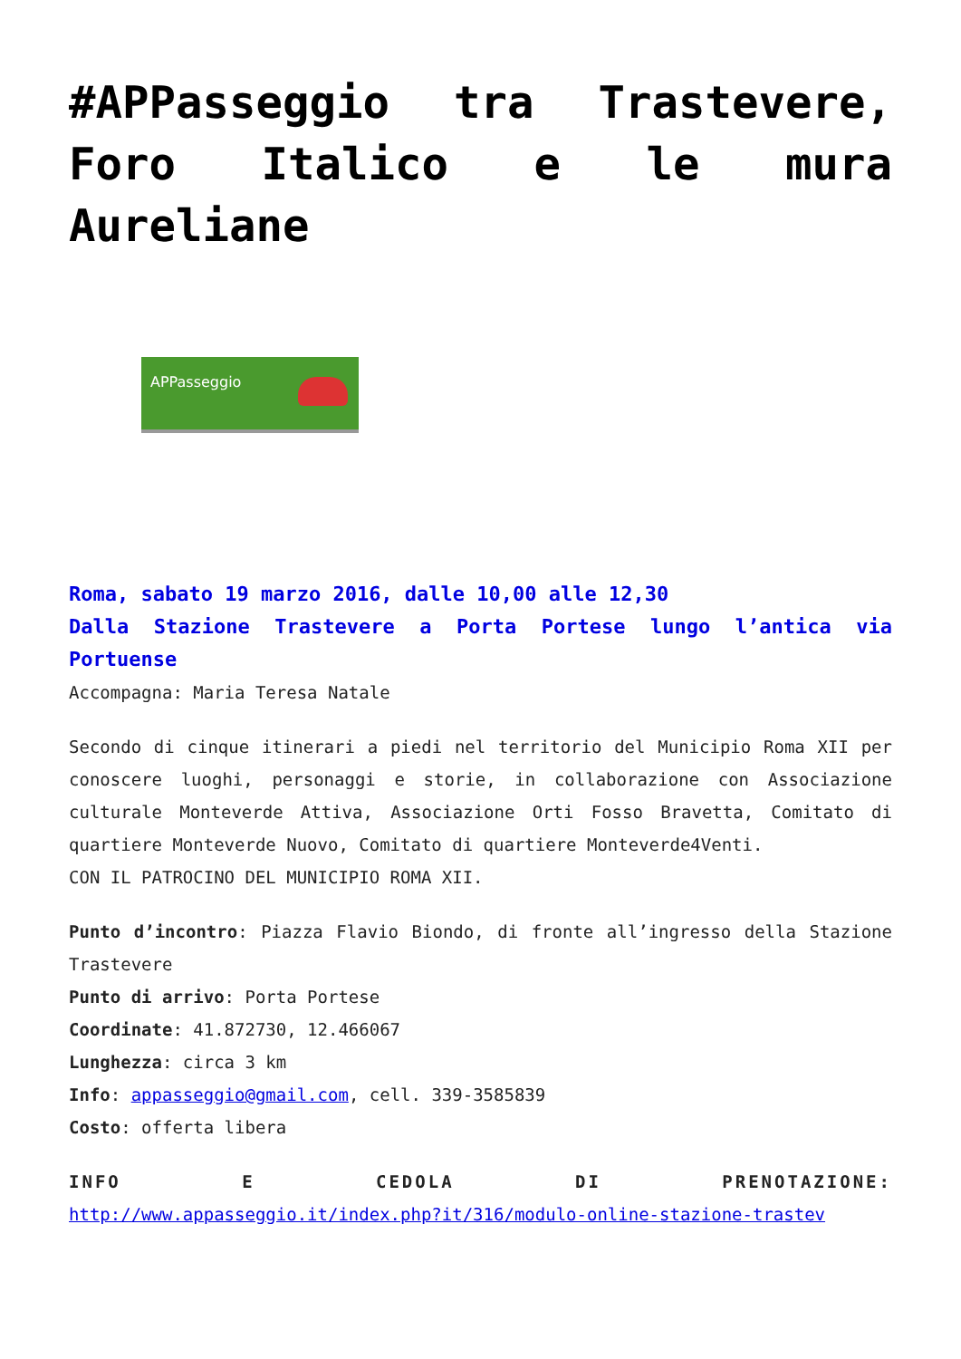#APPasseggio tra Trastevere, Foro Italico e le mura Aureliane
APPasseggio
Roma, sabato 19 marzo 2016, dalle 10,00 alle 12,30
Dalla Stazione Trastevere a Porta Portese lungo l’antica via Portuense
Accompagna: Maria Teresa Natale
Secondo di cinque itinerari a piedi nel territorio del Municipio Roma XII per conoscere luoghi, personaggi e storie, in collaborazione con Associazione culturale Monteverde Attiva, Associazione Orti Fosso Bravetta, Comitato di quartiere Monteverde Nuovo, Comitato di quartiere Monteverde4Venti.
CON IL PATROCINO DEL MUNICIPIO ROMA XII.
Punto d’incontro: Piazza Flavio Biondo, di fronte all’ingresso della Stazione Trastevere
Punto di arrivo: Porta Portese
Coordinate: 41.872730, 12.466067
Lunghezza: circa 3 km
Info: appasseggio@gmail.com, cell. 339-3585839
Costo: offerta libera
INFO E CEDOLA DI PRENOTAZIONE:
http://www.appasseggio.it/index.php?it/316/modulo-online-stazione-trastev